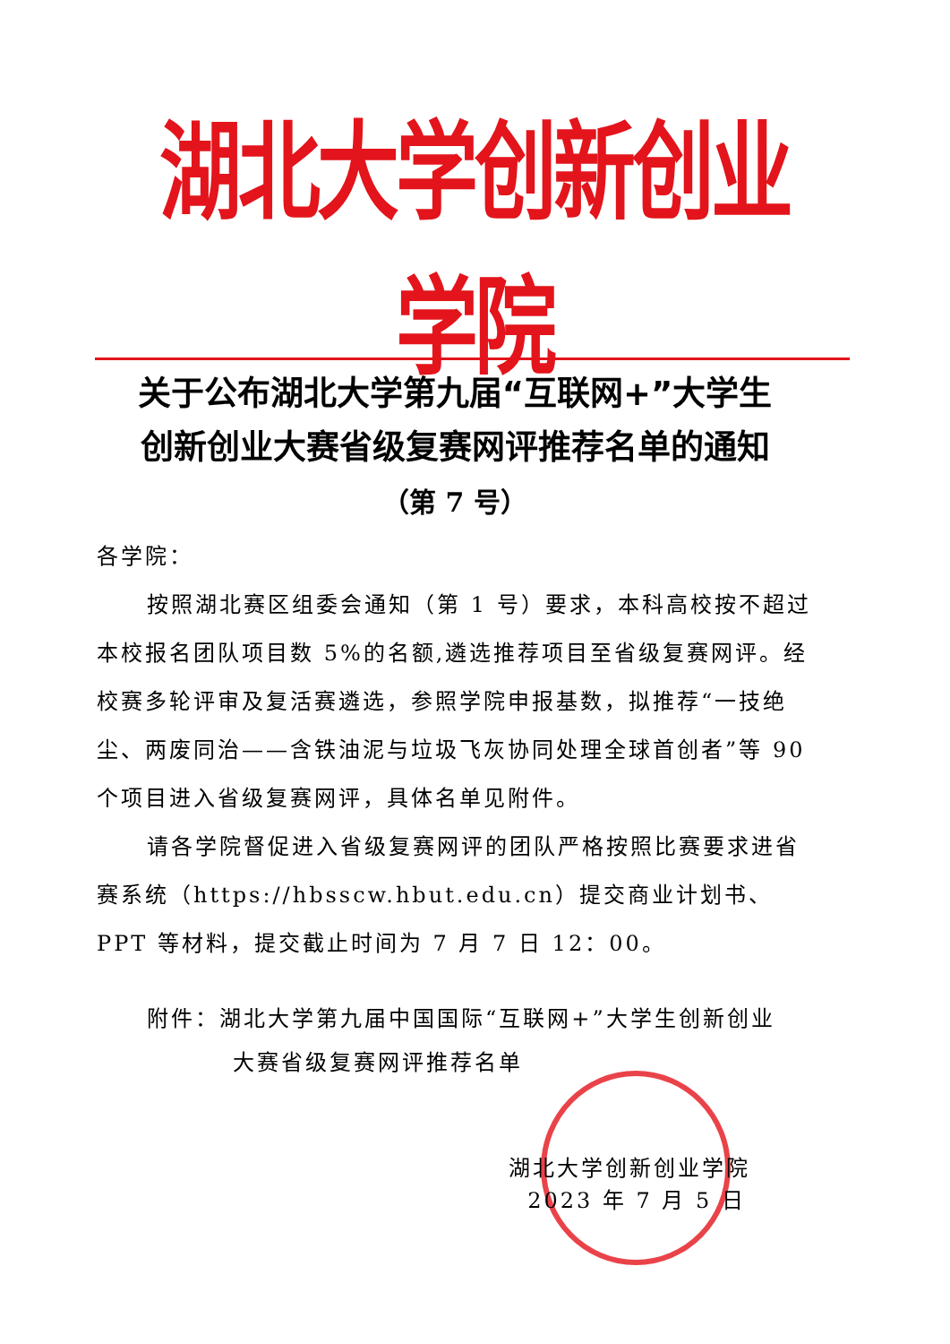湖北大学创新创业学院
关于公布湖北大学第九届“互联网+”大学生
创新创业大赛省级复赛网评推荐名单的通知
（第 7 号）
各学院：
按照湖北赛区组委会通知（第 1 号）要求，本科高校按不超过本校报名团队项目数 5%的名额,遴选推荐项目至省级复赛网评。经校赛多轮评审及复活赛遴选，参照学院申报基数，拟推荐“一技绝尘、两废同治——含铁油泥与垃圾飞灰协同处理全球首创者”等 90 个项目进入省级复赛网评，具体名单见附件。
请各学院督促进入省级复赛网评的团队严格按照比赛要求进省赛系统（https://hbsscw.hbut.edu.cn）提交商业计划书、PPT 等材料，提交截止时间为 7 月 7 日 12：00。
附件：湖北大学第九届中国国际“互联网+”大学生创新创业
大赛省级复赛网评推荐名单
湖北大学创新创业学院
2023 年 7 月 5 日